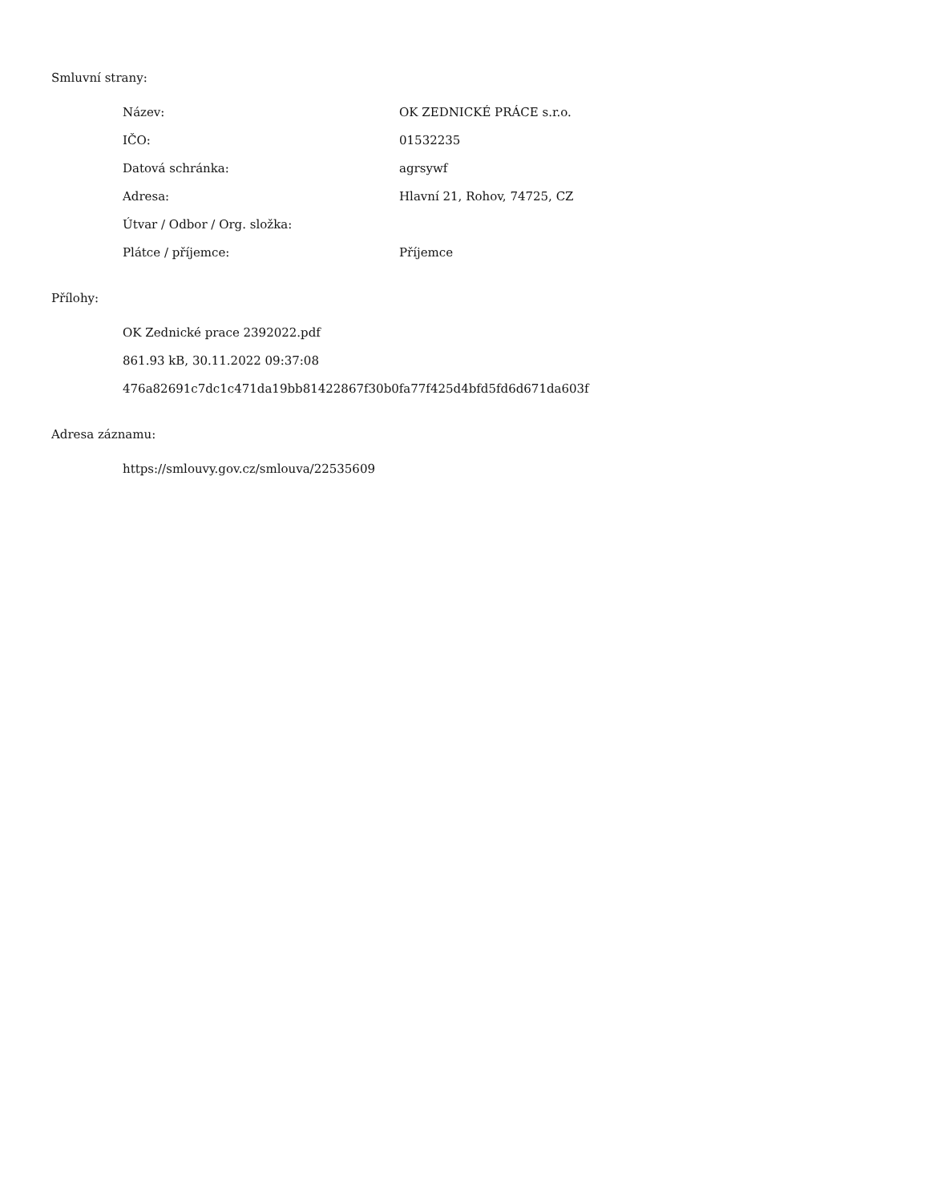Smluvní strany:
| Název: | OK ZEDNICKÉ PRÁCE s.r.o. |
| IČO: | 01532235 |
| Datová schránka: | agrsywf |
| Adresa: | Hlavní 21, Rohov, 74725, CZ |
| Útvar / Odbor / Org. složka: | |
| Plátce / příjemce: | Příjemce |
Přílohy:
OK Zednické prace 2392022.pdf
861.93 kB, 30.11.2022 09:37:08
476a82691c7dc1c471da19bb81422867f30b0fa77f425d4bfd5fd6d671da603f
Adresa záznamu:
https://smlouvy.gov.cz/smlouva/22535609